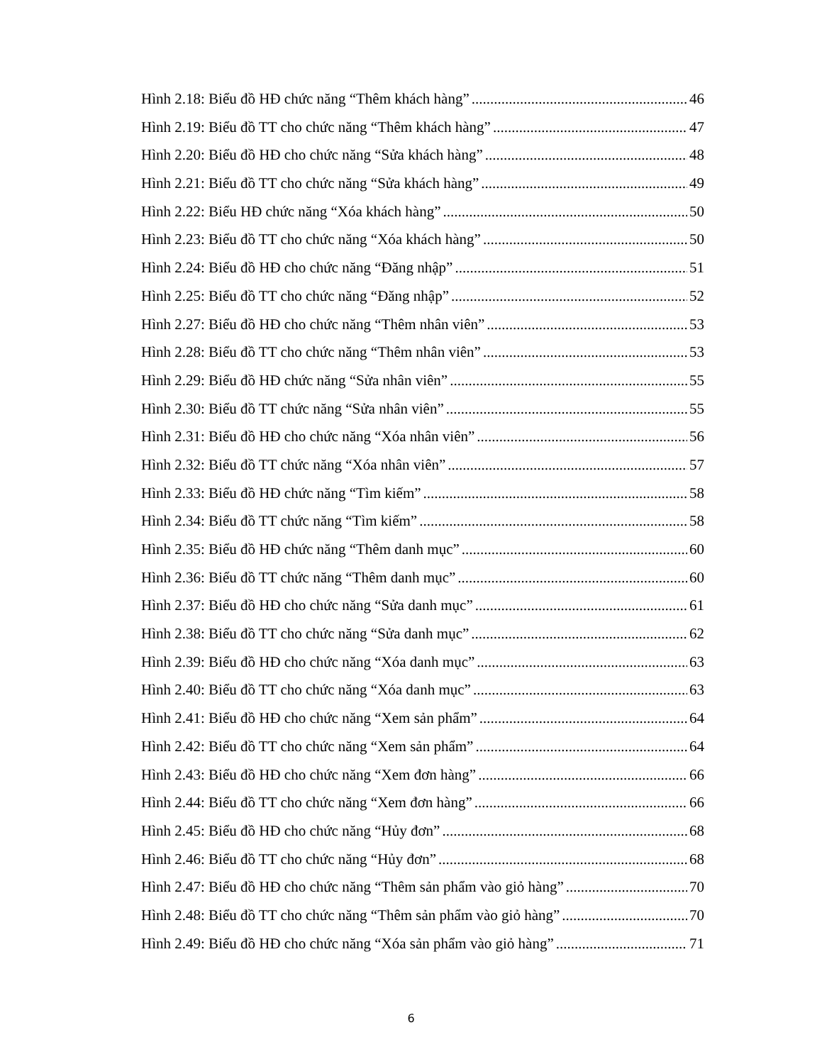Hình 2.18: Biểu đồ HĐ chức năng “Thêm khách hàng” 46
Hình 2.19: Biểu đồ TT cho chức năng “Thêm khách hàng” 47
Hình 2.20: Biểu đồ HĐ cho chức năng “Sửa khách hàng” 48
Hình 2.21: Biểu đồ TT cho chức năng “Sửa khách hàng” 49
Hình 2.22: Biểu HĐ chức năng “Xóa khách hàng” 50
Hình 2.23: Biểu đồ TT cho chức năng “Xóa khách hàng” 50
Hình 2.24: Biểu đồ HĐ cho chức năng “Đăng nhập” 51
Hình 2.25: Biểu đồ TT cho chức năng “Đăng nhập” 52
Hình 2.27: Biểu đồ HĐ cho chức năng “Thêm nhân viên” 53
Hình 2.28: Biểu đồ TT cho chức năng “Thêm nhân viên” 53
Hình 2.29: Biểu đồ HĐ chức năng “Sửa nhân viên” 55
Hình 2.30: Biểu đồ TT chức năng “Sửa nhân viên” 55
Hình 2.31: Biểu đồ HĐ cho chức năng “Xóa nhân viên” 56
Hình 2.32: Biểu đồ TT chức năng “Xóa nhân viên” 57
Hình 2.33: Biểu đồ HĐ chức năng “Tìm kiếm” 58
Hình 2.34: Biểu đồ TT chức năng “Tìm kiếm” 58
Hình 2.35: Biểu đồ HĐ chức năng “Thêm danh mục” 60
Hình 2.36: Biểu đồ TT chức năng “Thêm danh mục” 60
Hình 2.37: Biểu đồ HĐ cho chức năng “Sửa danh mục” 61
Hình 2.38: Biểu đồ TT cho chức năng “Sửa danh mục” 62
Hình 2.39: Biểu đồ HĐ cho chức năng “Xóa danh mục” 63
Hình 2.40: Biểu đồ TT cho chức năng “Xóa danh mục” 63
Hình 2.41: Biểu đồ HĐ cho chức năng “Xem sản phẩm” 64
Hình 2.42: Biểu đồ TT cho chức năng “Xem sản phẩm” 64
Hình 2.43: Biểu đồ HĐ cho chức năng “Xem đơn hàng” 66
Hình 2.44: Biểu đồ TT cho chức năng “Xem đơn hàng” 66
Hình 2.45: Biểu đồ HĐ cho chức năng “Hủy đơn” 68
Hình 2.46: Biểu đồ TT cho chức năng “Hủy đơn” 68
Hình 2.47: Biểu đồ HĐ cho chức năng “Thêm sản phẩm vào giỏ hàng” 70
Hình 2.48: Biểu đồ TT cho chức năng “Thêm sản phẩm vào giỏ hàng” 70
Hình 2.49: Biểu đồ HĐ cho chức năng “Xóa sản phẩm vào giỏ hàng” 71
6